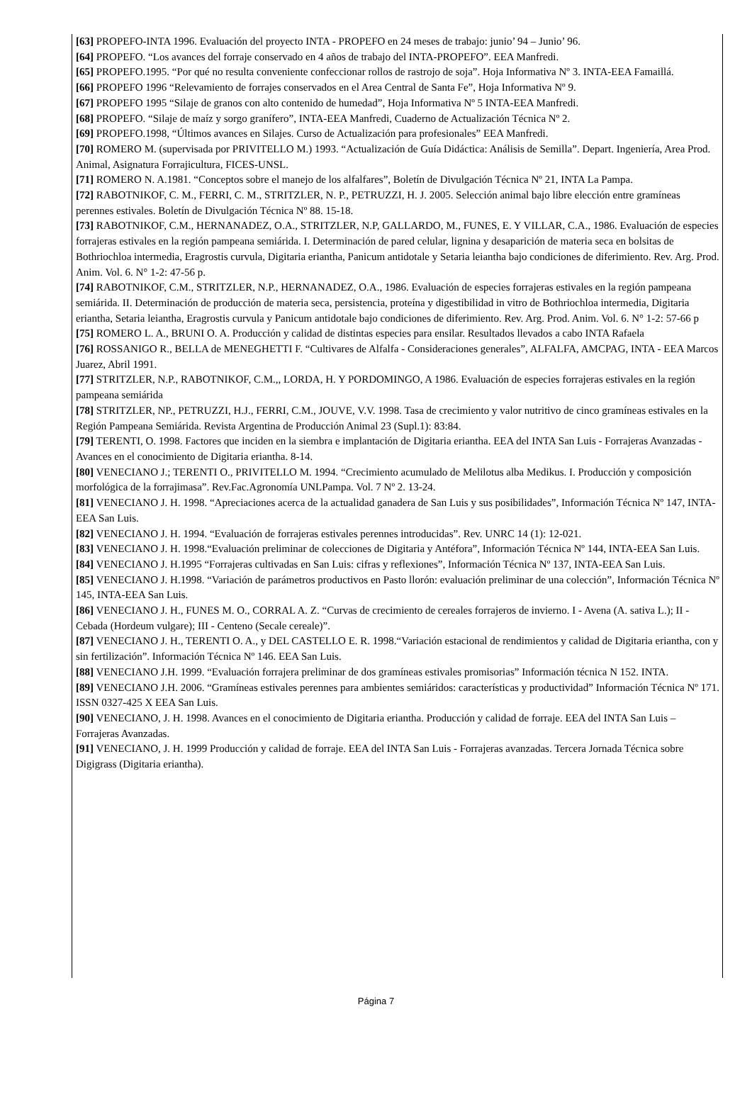[63] PROPEFO-INTA 1996. Evaluación del proyecto INTA - PROPEFO en 24 meses de trabajo: junio’ 94 – Junio’ 96.
[64] PROPEFO. “Los avances del forraje conservado en 4 años de trabajo del INTA-PROPEFO”. EEA Manfredi.
[65] PROPEFO.1995. “Por qué no resulta conveniente confeccionar rollos de rastrojo de soja”. Hoja Informativa Nº 3. INTA-EEA Famaillá.
[66] PROPEFO 1996 “Relevamiento de forrajes conservados en el Area Central de Santa Fe”, Hoja Informativa Nº 9.
[67] PROPEFO 1995 “Silaje de granos con alto contenido de humedad”, Hoja Informativa Nº 5 INTA-EEA Manfredi.
[68] PROPEFO. “Silaje de maíz y sorgo granífero”, INTA-EEA Manfredi, Cuaderno de Actualización Técnica Nº 2.
[69] PROPEFO.1998, “Últimos avances en Silajes. Curso de Actualización para profesionales” EEA Manfredi.
[70] ROMERO M. (supervisada por PRIVITELLO M.) 1993. “Actualización de Guía Didáctica: Análisis de Semilla”. Depart. Ingeniería, Area Prod. Animal, Asignatura Forrajicultura, FICES-UNSL.
[71] ROMERO N. A.1981. “Conceptos sobre el manejo de los alfalfares”, Boletín de Divulgación Técnica Nº 21, INTA La Pampa.
[72] RABOTNIKOF, C. M., FERRI, C. M., STRITZLER, N. P., PETRUZZI, H. J. 2005. Selección animal bajo libre elección entre gramíneas perennes estivales. Boletín de Divulgación Técnica Nº 88. 15-18.
[73] RABOTNIKOF, C.M., HERNANADEZ, O.A., STRITZLER, N.P, GALLARDO, M., FUNES, E. Y VILLAR, C.A., 1986. Evaluación de especies forrajeras estivales en la región pampeana semiárida. I. Determinación de pared celular, lignina y desaparición de materia seca en bolsitas de Bothriochloa intermedia, Eragrostis curvula, Digitaria eriantha, Panicum antidotale y Setaria leiantha bajo condiciones de diferimiento. Rev. Arg. Prod. Anim. Vol. 6. N° 1-2: 47-56 p.
[74] RABOTNIKOF, C.M., STRITZLER, N.P., HERNANADEZ, O.A., 1986. Evaluación de especies forrajeras estivales en la región pampeana semiárida. II. Determinación de producción de materia seca, persistencia, proteína y digestibilidad in vitro de Bothriochloa intermedia, Digitaria eriantha, Setaria leiantha, Eragrostis curvula y Panicum antidotale bajo condiciones de diferimiento. Rev. Arg. Prod. Anim. Vol. 6. N° 1-2: 57-66 p
[75] ROMERO L. A., BRUNI O. A. Producción y calidad de distintas especies para ensilar. Resultados llevados a cabo INTA Rafaela
[76] ROSSANIGO R., BELLA de MENEGHETTI F. “Cultivares de Alfalfa - Consideraciones generales”, ALFALFA, AMCPAG, INTA - EEA Marcos Juarez, Abril 1991.
[77] STRITZLER, N.P., RABOTNIKOF, C.M.,, LORDA, H. Y PORDOMINGO, A 1986. Evaluación de especies forrajeras estivales en la región pampeana semiárida
[78] STRITZLER, NP., PETRUZZI, H.J., FERRI, C.M., JOUVE, V.V. 1998. Tasa de crecimiento y valor nutritivo de cinco gramíneas estivales en la Región Pampeana Semiárida. Revista Argentina de Producción Animal 23 (Supl.1): 83:84.
[79] TERENTI, O. 1998. Factores que inciden en la siembra e implantación de Digitaria eriantha. EEA del INTA San Luis - Forrajeras Avanzadas - Avances en el conocimiento de Digitaria eriantha. 8-14.
[80] VENECIANO J.; TERENTI O., PRIVITELLO M. 1994. “Crecimiento acumulado de Melilotus alba Medikus. I. Producción y composición morfológica de la forrajimasa”. Rev.Fac.Agronomía UNLPampa. Vol. 7 Nº 2. 13-24.
[81] VENECIANO J. H. 1998. “Apreciaciones acerca de la actualidad ganadera de San Luis y sus posibilidades”, Información Técnica Nº 147, INTA-EEA San Luis.
[82] VENECIANO J. H. 1994. “Evaluación de forrajeras estivales perennes introducidas”. Rev. UNRC 14 (1): 12-021.
[83] VENECIANO J. H. 1998.“Evaluación preliminar de colecciones de Digitaria y Antéfora”, Información Técnica Nº 144, INTA-EEA San Luis.
[84] VENECIANO J. H.1995 “Forrajeras cultivadas en San Luis: cifras y reflexiones”, Información Técnica Nº 137, INTA-EEA San Luis.
[85] VENECIANO J. H.1998. “Variación de parámetros productivos en Pasto llorón: evaluación preliminar de una colección”, Información Técnica Nº 145, INTA-EEA San Luis.
[86] VENECIANO J. H., FUNES M. O., CORRAL A. Z. “Curvas de crecimiento de cereales forrajeros de invierno. I - Avena (A. sativa L.); II - Cebada (Hordeum vulgare); III - Centeno (Secale cereale)”.
[87] VENECIANO J. H., TERENTI O. A., y DEL CASTELLO E. R. 1998.“Variación estacional de rendimientos y calidad de Digitaria eriantha, con y sin fertilización”. Información Técnica Nº 146. EEA San Luis.
[88] VENECIANO J.H. 1999. “Evaluación forrajera preliminar de dos gramíneas estivales promisorias” Información técnica N 152. INTA.
[89] VENECIANO J.H. 2006. “Gramíneas estivales perennes para ambientes semiáridos: características y productividad” Información Técnica Nº 171. ISSN 0327-425 X EEA San Luis.
[90] VENECIANO, J. H. 1998. Avances en el conocimiento de Digitaria eriantha. Producción y calidad de forraje. EEA del INTA San Luis – Forrajeras Avanzadas.
[91] VENECIANO, J. H. 1999 Producción y calidad de forraje. EEA del INTA San Luis - Forrajeras avanzadas. Tercera Jornada Técnica sobre Digigrass (Digitaria eriantha).
Página 7